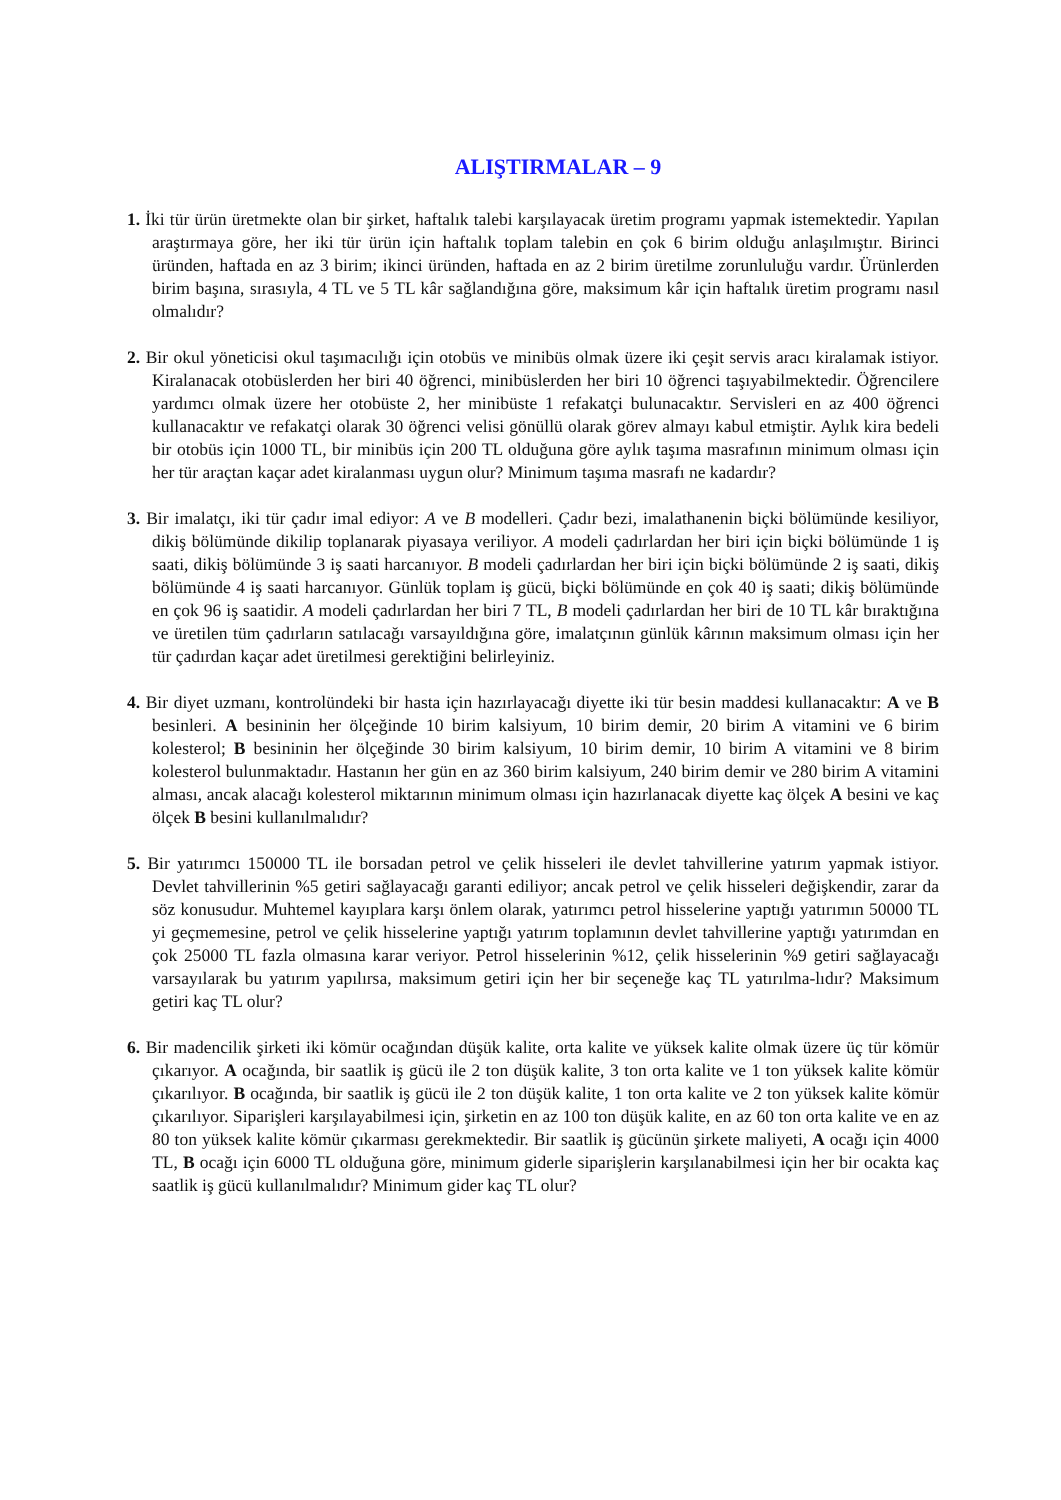ALIŞTIRMALAR – 9
1. İki tür ürün üretmekte olan bir şirket, haftalık talebi karşılayacak üretim programı yapmak istemektedir. Yapılan araştırmaya göre, her iki tür ürün için haftalık toplam talebin en çok 6 birim olduğu anlaşılmıştır. Birinci üründen, haftada en az 3 birim; ikinci üründen, haftada en az 2 birim üretilme zorunluluğu vardır. Ürünlerden birim başına, sırasıyla, 4 TL ve 5 TL kâr sağlandığına göre, maksimum kâr için haftalık üretim programı nasıl olmalıdır?
2. Bir okul yöneticisi okul taşımacılığı için otobüs ve minibüs olmak üzere iki çeşit servis aracı kiralamak istiyor. Kiralanacak otobüslerden her biri 40 öğrenci, minibüslerden her biri 10 öğrenci taşıyabilmektedir. Öğrencilere yardımcı olmak üzere her otobüste 2, her minibüste 1 refakatçi bulunacaktır. Servisleri en az 400 öğrenci kullanacaktır ve refakatçi olarak 30 öğrenci velisi gönüllü olarak görev almayı kabul etmiştir. Aylık kira bedeli bir otobüs için 1000 TL, bir minibüs için 200 TL olduğuna göre aylık taşıma masrafının minimum olması için her tür araçtan kaçar adet kiralanması uygun olur? Minimum taşıma masrafı ne kadardır?
3. Bir imalatçı, iki tür çadır imal ediyor: A ve B modelleri. Çadır bezi, imalathanenin biçki bölümünde kesiliyor, dikiş bölümünde dikilip toplanarak piyasaya veriliyor. A modeli çadırlardan her biri için biçki bölümünde 1 iş saati, dikiş bölümünde 3 iş saati harcanıyor. B modeli çadırlardan her biri için biçki bölümünde 2 iş saati, dikiş bölümünde 4 iş saati harcanıyor. Günlük toplam iş gücü, biçki bölümünde en çok 40 iş saati; dikiş bölümünde en çok 96 iş saatidir. A modeli çadırlardan her biri 7 TL, B modeli çadırlardan her biri de 10 TL kâr bıraktığına ve üretilen tüm çadırların satılacağı varsayıldığına göre, imalatçının günlük kârının maksimum olması için her tür çadırdan kaçar adet üretilmesi gerektiğini belirleyiniz.
4. Bir diyet uzmanı, kontrolündeki bir hasta için hazırlayacağı diyette iki tür besin maddesi kullanacaktır: A ve B besinleri. A besininin her ölçeğinde 10 birim kalsiyum, 10 birim demir, 20 birim A vitamini ve 6 birim kolesterol; B besininin her ölçeğinde 30 birim kalsiyum, 10 birim demir, 10 birim A vitamini ve 8 birim kolesterol bulunmaktadır. Hastanın her gün en az 360 birim kalsiyum, 240 birim demir ve 280 birim A vitamini alması, ancak alacağı kolesterol miktarının minimum olması için hazırlanacak diyette kaç ölçek A besini ve kaç ölçek B besini kullanılmalıdır?
5. Bir yatırımcı 150000 TL ile borsadan petrol ve çelik hisseleri ile devlet tahvillerine yatırım yapmak istiyor. Devlet tahvillerinin %5 getiri sağlayacağı garanti ediliyor; ancak petrol ve çelik hisseleri değişkendir, zarar da söz konusudur. Muhtemel kayıplara karşı önlem olarak, yatırımcı petrol hisselerine yaptığı yatırımın 50000 TL yi geçmemesine, petrol ve çelik hisselerine yaptığı yatırım toplamının devlet tahvillerine yaptığı yatırımdan en çok 25000 TL fazla olmasına karar veriyor. Petrol hisselerinin %12, çelik hisselerinin %9 getiri sağlayacağı varsayılarak bu yatırım yapılırsa, maksimum getiri için her bir seçeneğe kaç TL yatırılma-lıdır? Maksimum getiri kaç TL olur?
6. Bir madencilik şirketi iki kömür ocağından düşük kalite, orta kalite ve yüksek kalite olmak üzere üç tür kömür çıkarıyor. A ocağında, bir saatlik iş gücü ile 2 ton düşük kalite, 3 ton orta kalite ve 1 ton yüksek kalite kömür çıkarılıyor. B ocağında, bir saatlik iş gücü ile 2 ton düşük kalite, 1 ton orta kalite ve 2 ton yüksek kalite kömür çıkarılıyor. Siparişleri karşılayabilmesi için, şirketin en az 100 ton düşük kalite, en az 60 ton orta kalite ve en az 80 ton yüksek kalite kömür çıkarması gerekmektedir. Bir saatlik iş gücünün şirkete maliyeti, A ocağı için 4000 TL, B ocağı için 6000 TL olduğuna göre, minimum giderle siparişlerin karşılanabilmesi için her bir ocakta kaç saatlik iş gücü kullanılmalıdır? Minimum gider kaç TL olur?